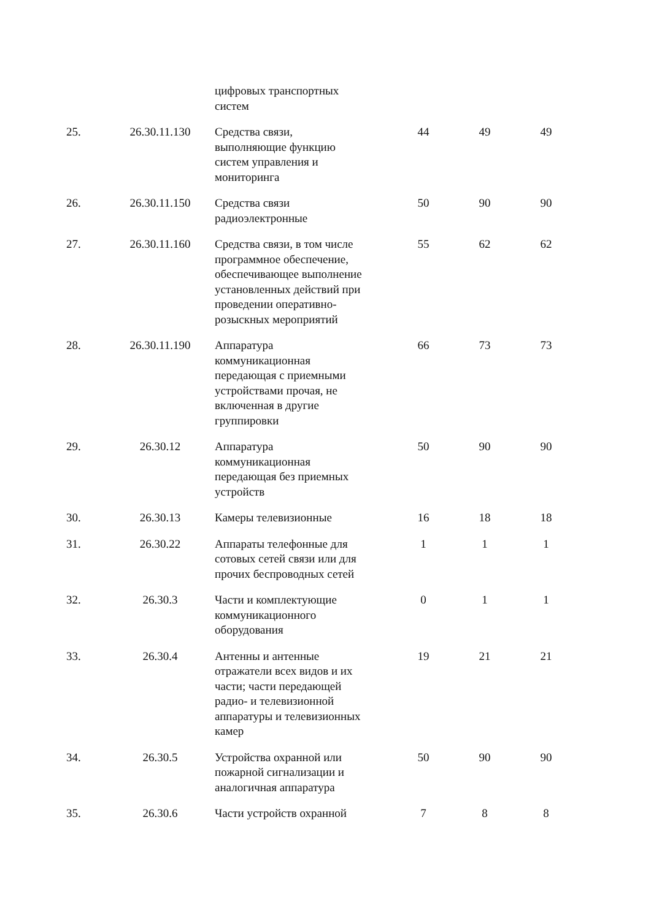| | | цифровых транспортных систем | | | |
| 25. | 26.30.11.130 | Средства связи, выполняющие функцию систем управления и мониторинга | 44 | 49 | 49 |
| 26. | 26.30.11.150 | Средства связи радиоэлектронные | 50 | 90 | 90 |
| 27. | 26.30.11.160 | Средства связи, в том числе программное обеспечение, обеспечивающее выполнение установленных действий при проведении оперативно- розыскных мероприятий | 55 | 62 | 62 |
| 28. | 26.30.11.190 | Аппаратура коммуникационная передающая с приемными устройствами прочая, не включенная в другие группировки | 66 | 73 | 73 |
| 29. | 26.30.12 | Аппаратура коммуникационная передающая без приемных устройств | 50 | 90 | 90 |
| 30. | 26.30.13 | Камеры телевизионные | 16 | 18 | 18 |
| 31. | 26.30.22 | Аппараты телефонные для сотовых сетей связи или для прочих беспроводных сетей | 1 | 1 | 1 |
| 32. | 26.30.3 | Части и комплектующие коммуникационного оборудования | 0 | 1 | 1 |
| 33. | 26.30.4 | Антенны и антенные отражатели всех видов и их части; части передающей радио- и телевизионной аппаратуры и телевизионных камер | 19 | 21 | 21 |
| 34. | 26.30.5 | Устройства охранной или пожарной сигнализации и аналогичная аппаратура | 50 | 90 | 90 |
| 35. | 26.30.6 | Части устройств охранной | 7 | 8 | 8 |